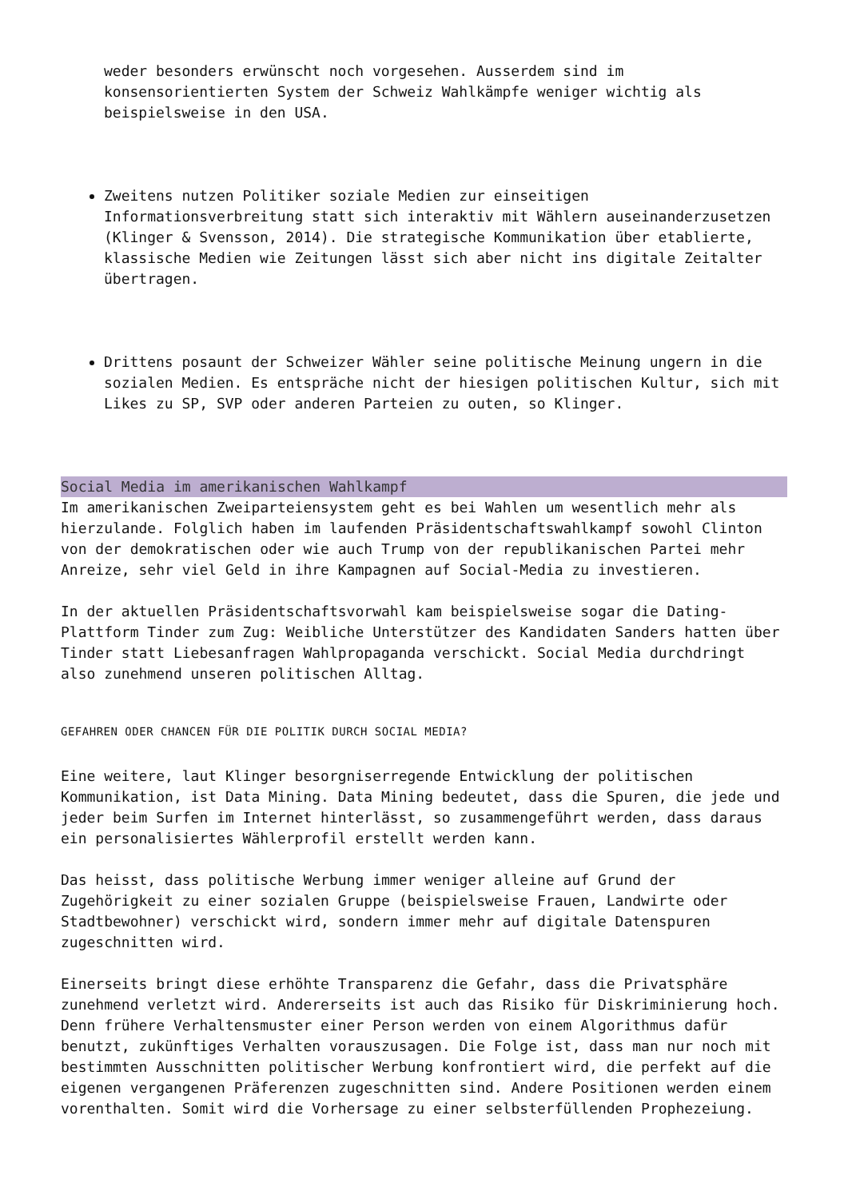weder besonders erwünscht noch vorgesehen. Ausserdem sind im konsensorientierten System der Schweiz Wahlkämpfe weniger wichtig als beispielsweise in den USA.
Zweitens nutzen Politiker soziale Medien zur einseitigen Informationsverbreitung statt sich interaktiv mit Wählern auseinanderzusetzen (Klinger & Svensson, 2014). Die strategische Kommunikation über etablierte, klassische Medien wie Zeitungen lässt sich aber nicht ins digitale Zeitalter übertragen.
Drittens posaunt der Schweizer Wähler seine politische Meinung ungern in die sozialen Medien. Es entspräche nicht der hiesigen politischen Kultur, sich mit Likes zu SP, SVP oder anderen Parteien zu outen, so Klinger.
Social Media im amerikanischen Wahlkampf
Im amerikanischen Zweiparteiensystem geht es bei Wahlen um wesentlich mehr als hierzulande. Folglich haben im laufenden Präsidentschaftswahlkampf sowohl Clinton von der demokratischen oder wie auch Trump von der republikanischen Partei mehr Anreize, sehr viel Geld in ihre Kampagnen auf Social-Media zu investieren.
In der aktuellen Präsidentschaftsvorwahl kam beispielsweise sogar die Dating-Plattform Tinder zum Zug: Weibliche Unterstützer des Kandidaten Sanders hatten über Tinder statt Liebesanfragen Wahlpropaganda verschickt. Social Media durchdringt also zunehmend unseren politischen Alltag.
GEFAHREN ODER CHANCEN FÜR DIE POLITIK DURCH SOCIAL MEDIA?
Eine weitere, laut Klinger besorgniserregende Entwicklung der politischen Kommunikation, ist Data Mining. Data Mining bedeutet, dass die Spuren, die jede und jeder beim Surfen im Internet hinterlässt, so zusammengeführt werden, dass daraus ein personalisiertes Wählerprofil erstellt werden kann.
Das heisst, dass politische Werbung immer weniger alleine auf Grund der Zugehörigkeit zu einer sozialen Gruppe (beispielsweise Frauen, Landwirte oder Stadtbewohner) verschickt wird, sondern immer mehr auf digitale Datenspuren zugeschnitten wird.
Einerseits bringt diese erhöhte Transparenz die Gefahr, dass die Privatsphäre zunehmend verletzt wird. Andererseits ist auch das Risiko für Diskriminierung hoch. Denn frühere Verhaltensmuster einer Person werden von einem Algorithmus dafür benutzt, zukünftiges Verhalten vorauszusagen. Die Folge ist, dass man nur noch mit bestimmten Ausschnitten politischer Werbung konfrontiert wird, die perfekt auf die eigenen vergangenen Präferenzen zugeschnitten sind. Andere Positionen werden einem vorenthalten. Somit wird die Vorhersage zu einer selbsterfüllenden Prophezeiung.